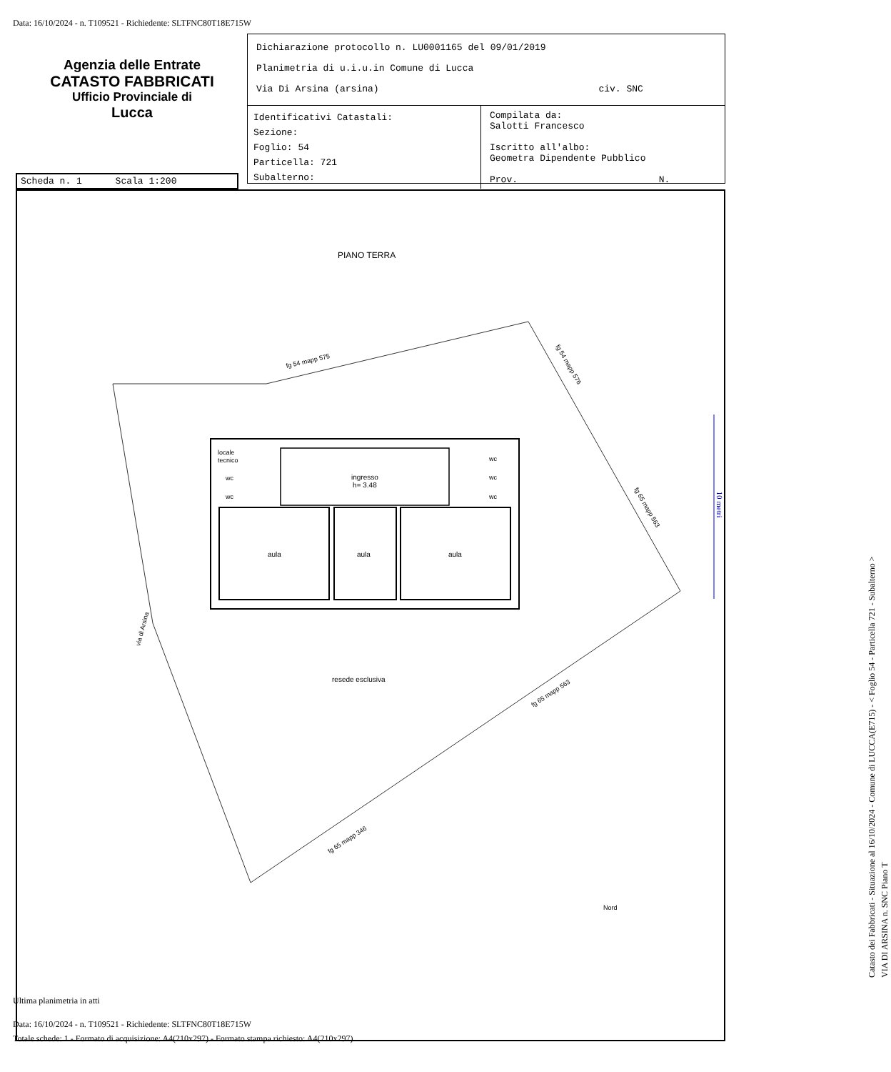Data: 16/10/2024 - n. T109521 - Richiedente: SLTFNC80T18E715W
Agenzia delle Entrate
CATASTO FABBRICATI
Ufficio Provinciale di
Lucca
Dichiarazione protocollo n. LU0001165 del 09/01/2019
Planimetria di u.i.u.in Comune di Lucca
Via Di Arsina (arsina) civ. SNC
Identificativi Catastali:
Sezione:
Foglio: 54
Particella: 721
Subalterno:
Compilata da:
Salotti Francesco
Iscritto all'albo:
Geometra Dipendente Pubblico
Prov. N.
Scheda n. 1 Scala 1:200
PIANO TERRA
fg 54 mapp 575 fg 54 mapp 576
fg 65 mapp 563
via di Arsina
locale
tecnico
wc
wc
wc
wc
wc
ingresso
h= 3.48
aula aula aula
resede esclusiva
fg 65 mapp 563
fg 65 mapp 346
Nord
10 metri
Catasto dei Fabbricati - Situazione al 16/10/2024 - Comune di LUCCA(E715) - < Foglio 54 - Particella 721 - Subalterno >
VIA DI ARSINA n. SNC Piano T
Ultima planimetria in atti
Data: 16/10/2024 - n. T109521 - Richiedente: SLTFNC80T18E715W
Totale schede: 1 - Formato di acquisizione: A4(210x297) - Formato stampa richiesto: A4(210x297)